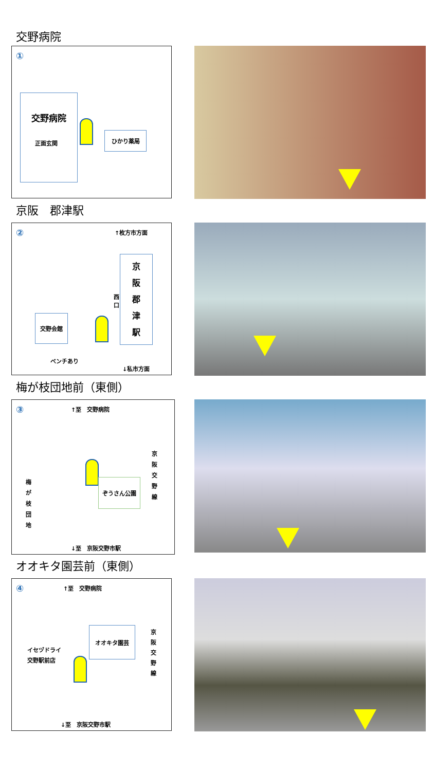交野病院
①
交野病院
正面玄関
ひかり薬局
京阪　郡津駅
② ↑枚方市方面
京
阪
郡
津
駅
西
口
交野会館
ベンチあり
↓私市方面
梅が枝団地前（東側）
③ ↑至　交野病院
梅
が
枝
団
地
ぞうさん公園
京
阪
交
野
線
↓至　京阪交野市駅
オオキタ園芸前（東側）
④ ↑至　交野病院
イセヅドライ
交野駅前店
オオキタ園芸
京
阪
交
野
線
↓至　京阪交野市駅